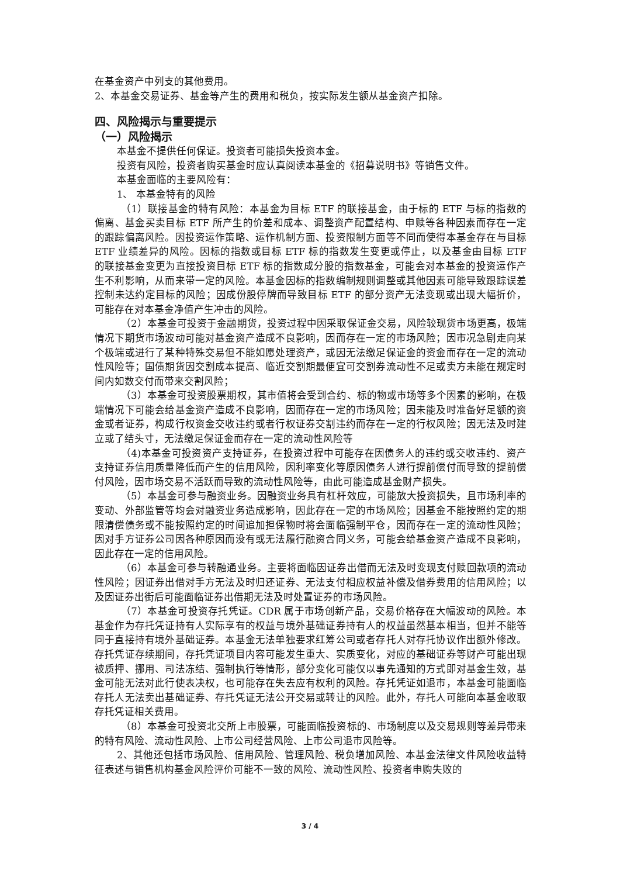在基金资产中列支的其他费用。
2、本基金交易证券、基金等产生的费用和税负，按实际发生额从基金资产扣除。
四、风险揭示与重要提示
（一）风险揭示
本基金不提供任何保证。投资者可能损失投资本金。
投资有风险，投资者购买基金时应认真阅读本基金的《招募说明书》等销售文件。
本基金面临的主要风险有：
1、 本基金特有的风险
（1）联接基金的特有风险：本基金为目标 ETF 的联接基金，由于标的 ETF 与标的指数的偏离、基金买卖目标 ETF 所产生的价差和成本、调整资产配置结构、申赎等各种因素而存在一定的跟踪偏离风险。因投资运作策略、运作机制方面、投资限制方面等不同而使得本基金存在与目标 ETF 业绩差异的风险。因标的指数或目标 ETF 标的指数发生变更或停止，以及基金由目标 ETF 的联接基金变更为直接投资目标 ETF 标的指数成分股的指数基金，可能会对本基金的投资运作产生不利影响，从而来带一定的风险。本基金因标的指数编制规则调整或其他因素可能导致跟踪误差控制未达约定目标的风险；因成份股停牌而导致目标 ETF 的部分资产无法变现或出现大幅折价，可能存在对本基金净值产生冲击的风险。
（2）本基金可投资于金融期货，投资过程中因采取保证金交易，风险较现货市场更高，极端情况下期货市场波动可能对基金资产造成不良影响，因而存在一定的市场风险；因市况急剧走向某个极端或进行了某种特殊交易但不能如愿处理资产，或因无法缴足保证金的资金而存在一定的流动性风险等；国债期货因交割成本提高、临近交割期最便宜可交割券流动性不足或卖方未能在规定时间内如数交付而带来交割风险；
（3）本基金可投资股票期权，其市值将会受到合约、标的物或市场等多个因素的影响，在极端情况下可能会给基金资产造成不良影响，因而存在一定的市场风险；因未能及时准备好足额的资金或者证券，构成行权资金交收违约或者行权证券交割违约而存在一定的行权风险；因无法及时建立或了结头寸，无法缴足保证金而存在一定的流动性风险等
（4)本基金可投资资产支持证券，在投资过程中可能存在因债务人的违约或交收违约、资产支持证券信用质量降低而产生的信用风险，因利率变化等原因债务人进行提前偿付而导致的提前偿付风险，因市场交易不活跃而导致的流动性风险等，由此可能造成基金财产损失。
（5）本基金可参与融资业务。因融资业务具有杠杆效应，可能放大投资损失，且市场利率的变动、外部监管等均会对融资业务造成影响，因此存在一定的市场风险；因基金不能按照约定的期限清偿债务或不能按照约定的时间追加担保物时将会面临强制平仓，因而存在一定的流动性风险；因对手方证券公司因各种原因而没有或无法履行融资合同义务，可能会给基金资产造成不良影响，因此存在一定的信用风险。
（6）本基金可参与转融通业务。主要将面临因证券出借而无法及时变现支付赎回款项的流动性风险；因证券出借对手方无法及时归还证券、无法支付相应权益补偿及借券费用的信用风险；以及因证券出街后可能面临证券出借期无法及时处置证券的市场风险。
（7）本基金可投资存托凭证。CDR 属于市场创新产品，交易价格存在大幅波动的风险。本基金作为存托凭证持有人实际享有的权益与境外基础证券持有人的权益虽然基本相当，但并不能等同于直接持有境外基础证券。本基金无法单独要求红筹公司或者存托人对存托协议作出额外修改。存托凭证存续期间，存托凭证项目内容可能发生重大、实质变化，对应的基础证券等财产可能出现被质押、挪用、司法冻结、强制执行等情形，部分变化可能仅以事先通知的方式即对基金生效，基金可能无法对此行使表决权，也可能存在失去应有权利的风险。存托凭证如退市，本基金可能面临存托人无法卖出基础证券、存托凭证无法公开交易或转让的风险。此外，存托人可能向本基金收取存托凭证相关费用。
（8）本基金可投资北交所上市股票，可能面临投资标的、市场制度以及交易规则等差异带来的特有风险、流动性风险、上市公司经营风险、上市公司退市风险等。
2、其他还包括市场风险、信用风险、管理风险、税负增加风险、本基金法律文件风险收益特征表述与销售机构基金风险评价可能不一致的风险、流动性风险、投资者申购失败的
3 / 4